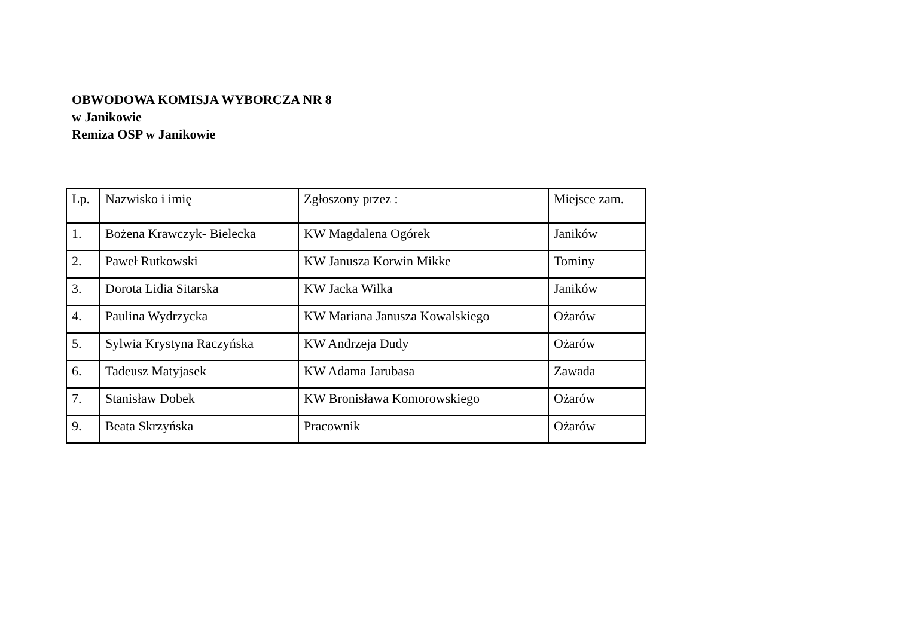OBWODOWA KOMISJA WYBORCZA NR 8
w Janikowie
Remiza OSP w Janikowie
| Lp. | Nazwisko i imię | Zgłoszony przez : | Miejsce zam. |
| --- | --- | --- | --- |
| 1. | Bożena Krawczyk- Bielecka | KW Magdalena Ogórek | Janików |
| 2. | Paweł Rutkowski | KW Janusza Korwin Mikke | Tominy |
| 3. | Dorota Lidia Sitarska | KW Jacka Wilka | Janików |
| 4. | Paulina Wydrzycka | KW Mariana Janusza Kowalskiego | Ożarów |
| 5. | Sylwia Krystyna Raczyńska | KW Andrzeja Dudy | Ożarów |
| 6. | Tadeusz Matyjasek | KW Adama Jarubasa | Zawada |
| 7. | Stanisław Dobek | KW Bronisława Komorowskiego | Ożarów |
| 9. | Beata Skrzyńska | Pracownik | Ożarów |